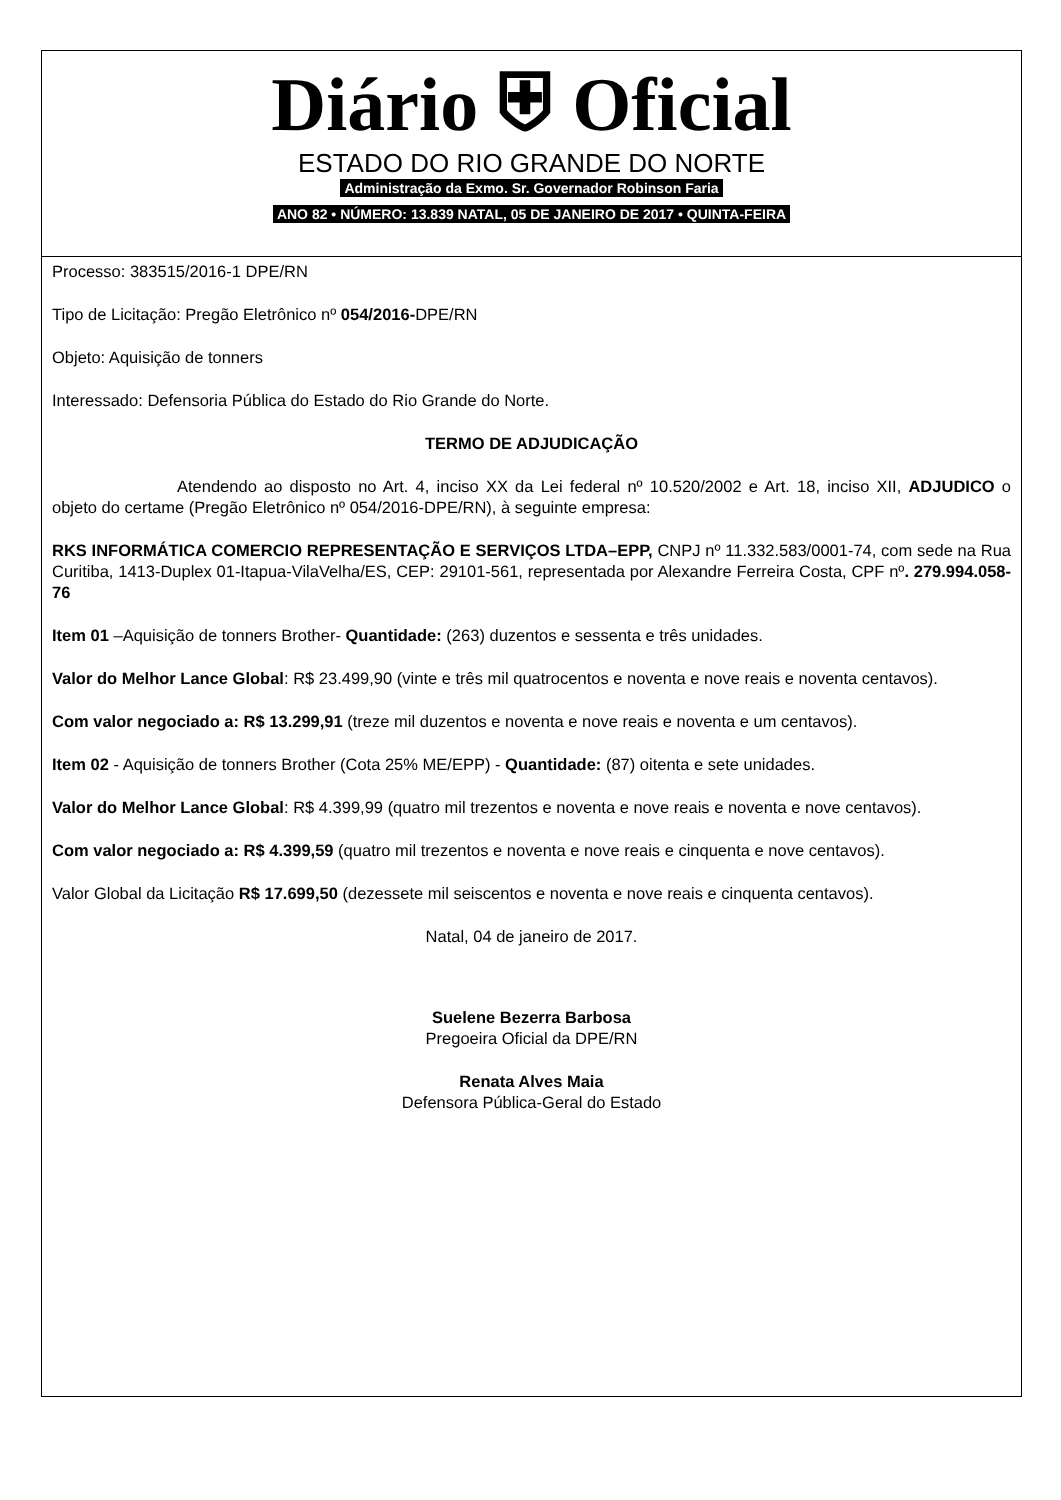Diário ⛨ Oficial
ESTADO DO RIO GRANDE DO NORTE
Administração da Exmo. Sr. Governador Robinson Faria
ANO 82 • NÚMERO: 13.839 NATAL, 05 DE JANEIRO DE 2017 • QUINTA-FEIRA
Processo: 383515/2016-1 DPE/RN
Tipo de Licitação: Pregão Eletrônico nº 054/2016-DPE/RN
Objeto: Aquisição de tonners
Interessado: Defensoria Pública do Estado do Rio Grande do Norte.
TERMO DE ADJUDICAÇÃO
Atendendo ao disposto no Art. 4, inciso XX da Lei federal nº 10.520/2002 e Art. 18, inciso XII, ADJUDICO o objeto do certame (Pregão Eletrônico nº 054/2016-DPE/RN), à seguinte empresa:
RKS INFORMÁTICA COMERCIO REPRESENTAÇÃO E SERVIÇOS LTDA–EPP, CNPJ nº 11.332.583/0001-74, com sede na Rua Curitiba, 1413-Duplex 01-Itapua-VilaVelha/ES, CEP: 29101-561, representada por Alexandre Ferreira Costa, CPF nº. 279.994.058-76
Item 01 –Aquisição de tonners Brother- Quantidade: (263) duzentos e sessenta e três unidades.
Valor do Melhor Lance Global: R$ 23.499,90 (vinte e três mil quatrocentos e noventa e nove reais e noventa centavos).
Com valor negociado a: R$ 13.299,91 (treze mil duzentos e noventa e nove reais e noventa e um centavos).
Item 02 - Aquisição de tonners Brother (Cota 25% ME/EPP) - Quantidade: (87) oitenta e sete unidades.
Valor do Melhor Lance Global: R$ 4.399,99 (quatro mil trezentos e noventa e nove reais e noventa e nove centavos).
Com valor negociado a: R$ 4.399,59 (quatro mil trezentos e noventa e nove reais e cinquenta e nove centavos).
Valor Global da Licitação R$ 17.699,50 (dezessete mil seiscentos e noventa e nove reais e cinquenta centavos).
Natal, 04 de janeiro de 2017.
Suelene Bezerra Barbosa
Pregoeira Oficial da DPE/RN
Renata Alves Maia
Defensora Pública-Geral do Estado